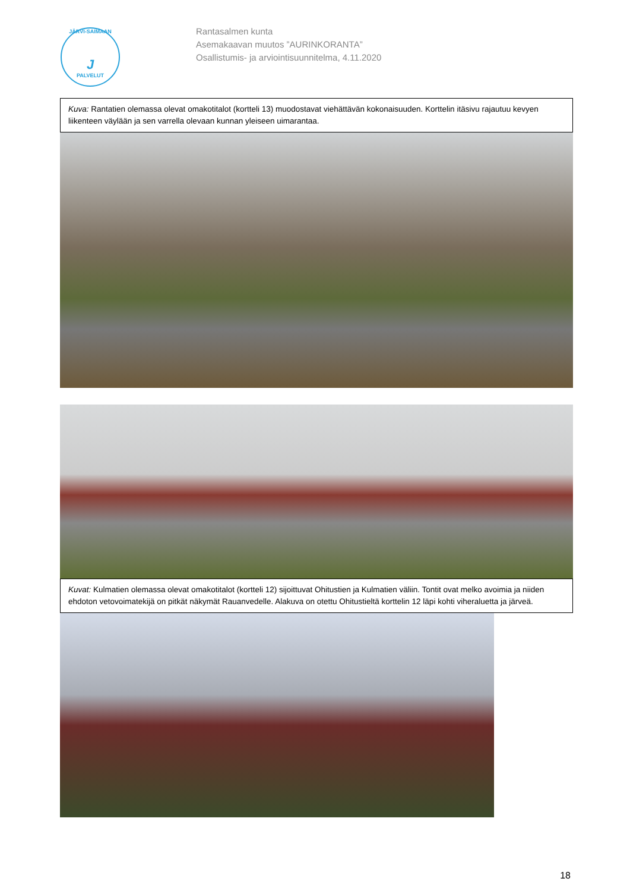JÄRVI-SAIMAAN
J
PALVELUT
Rantasalmen kunta
Asemakaavan muutos ”AURINKORANTA”
Osallistumis- ja arviointisuunnitelma, 4.11.2020
Kuva: Rantatien olemassa olevat omakotitalot (kortteli 13) muodostavat viehättävän kokonaisuuden. Korttelin itäsivu rajautuu kevyen liikenteen väylään ja sen varrella olevaan kunnan yleiseen uimarantaa.
Kuvat: Kulmatien olemassa olevat omakotitalot (kortteli 12) sijoittuvat Ohitustien ja Kulmatien väliin. Tontit ovat melko avoimia ja niiden ehdoton vetovoimatekijä on pitkät näkymät Rauanvedelle. Alakuva on otettu Ohitustieltä korttelin 12 läpi kohti viheraluetta ja järveä.
18